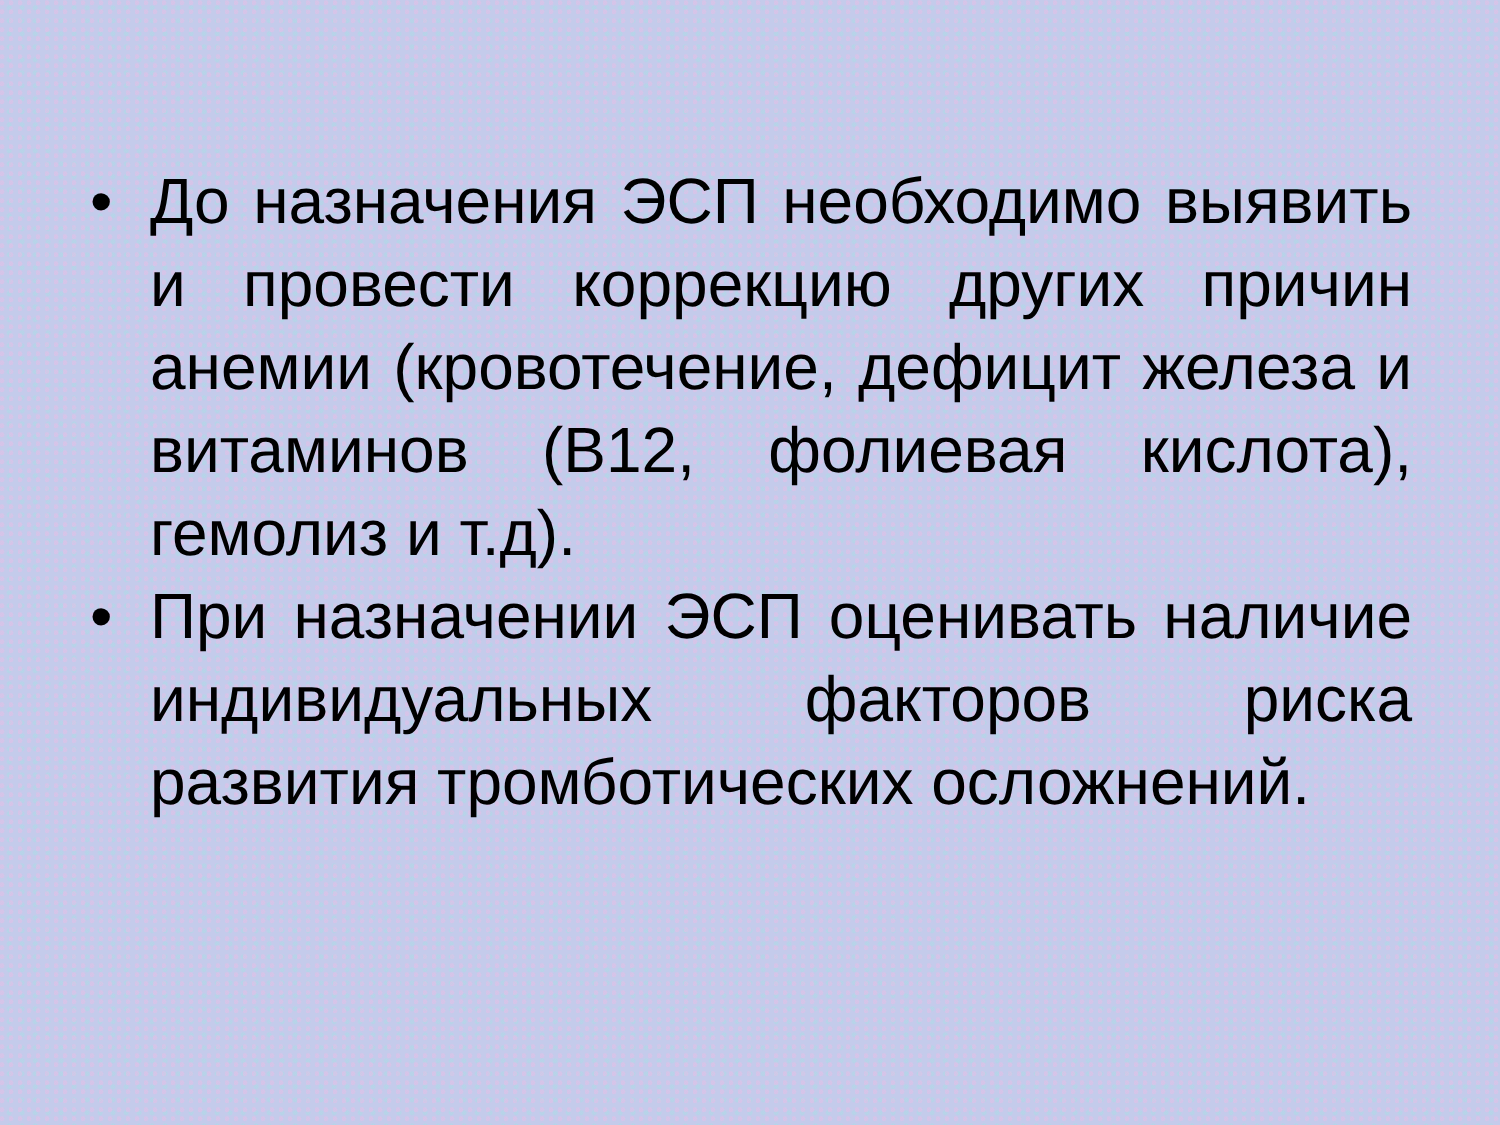• До назначения ЭСП необходимо выявить и провести коррекцию других причин анемии (кровотечение, дефицит железа и витаминов (В12, фолиевая кислота), гемолиз и т.д).
• При назначении ЭСП оценивать наличие индивидуальных факторов риска развития тромботических осложнений.